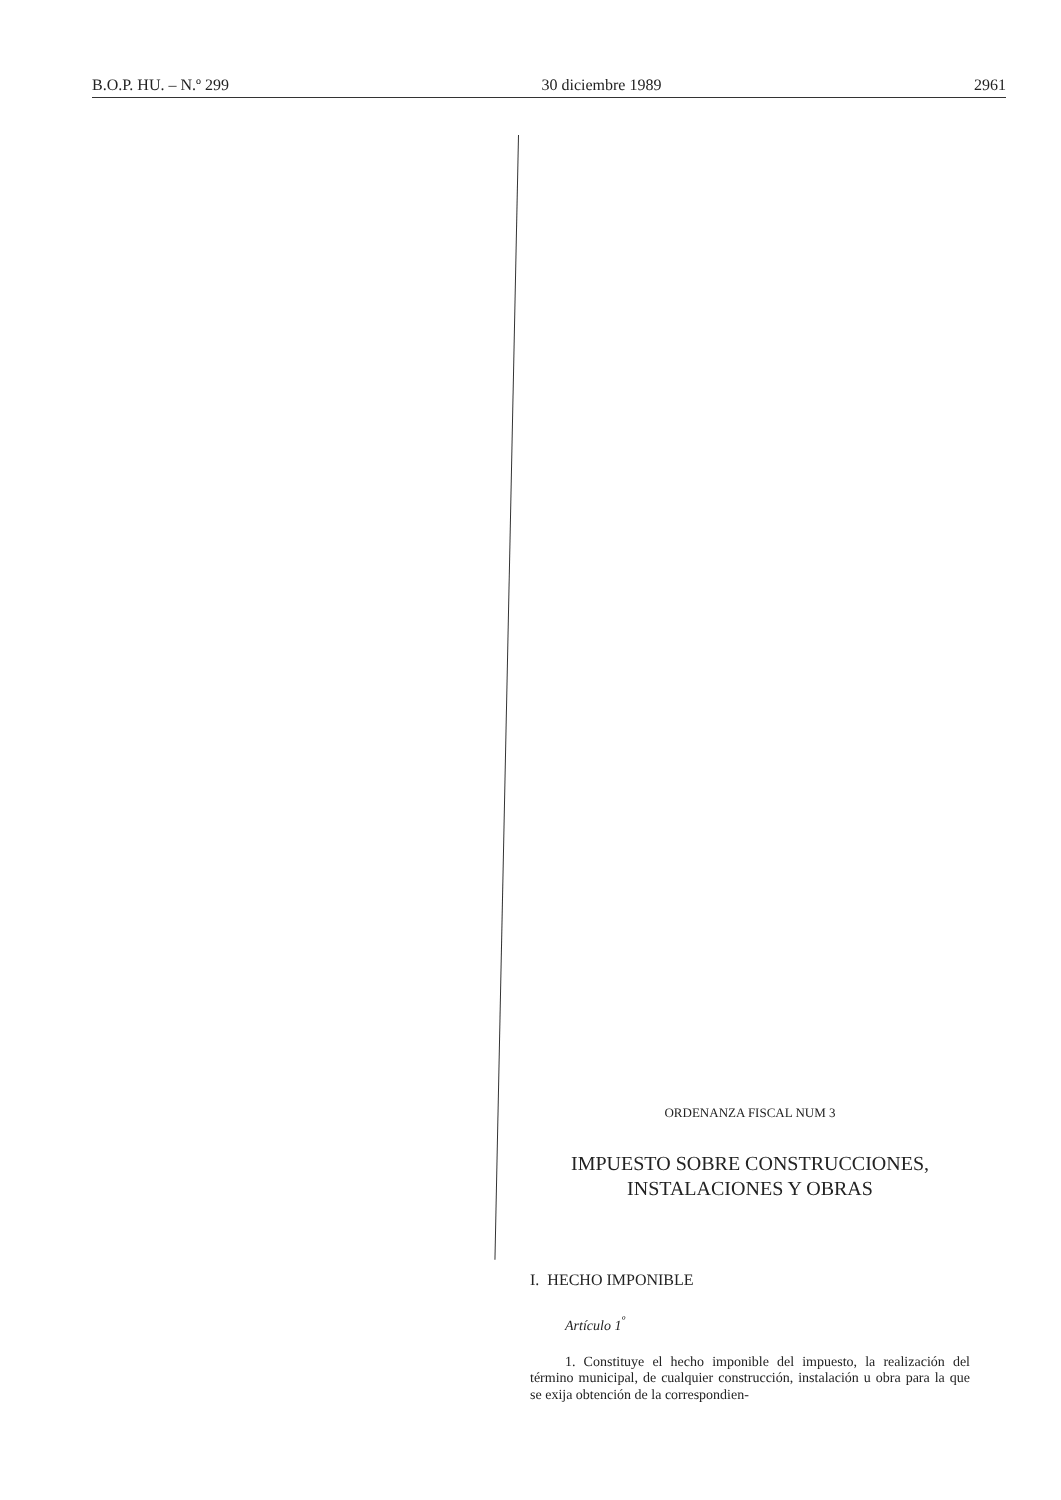B.O.P. HU. – N.º 299 30 diciembre 1989 2961
ORDENANZA FISCAL NUM 3
IMPUESTO SOBRE CONSTRUCCIONES,
INSTALACIONES Y OBRAS
I. HECHO IMPONIBLE
Artículo 1<sup>º</sup>
1. Constituye el hecho imponible del impuesto, la realización del término municipal, de cualquier construcción, instalación u obra para la que se exija obtención de la correspondien-